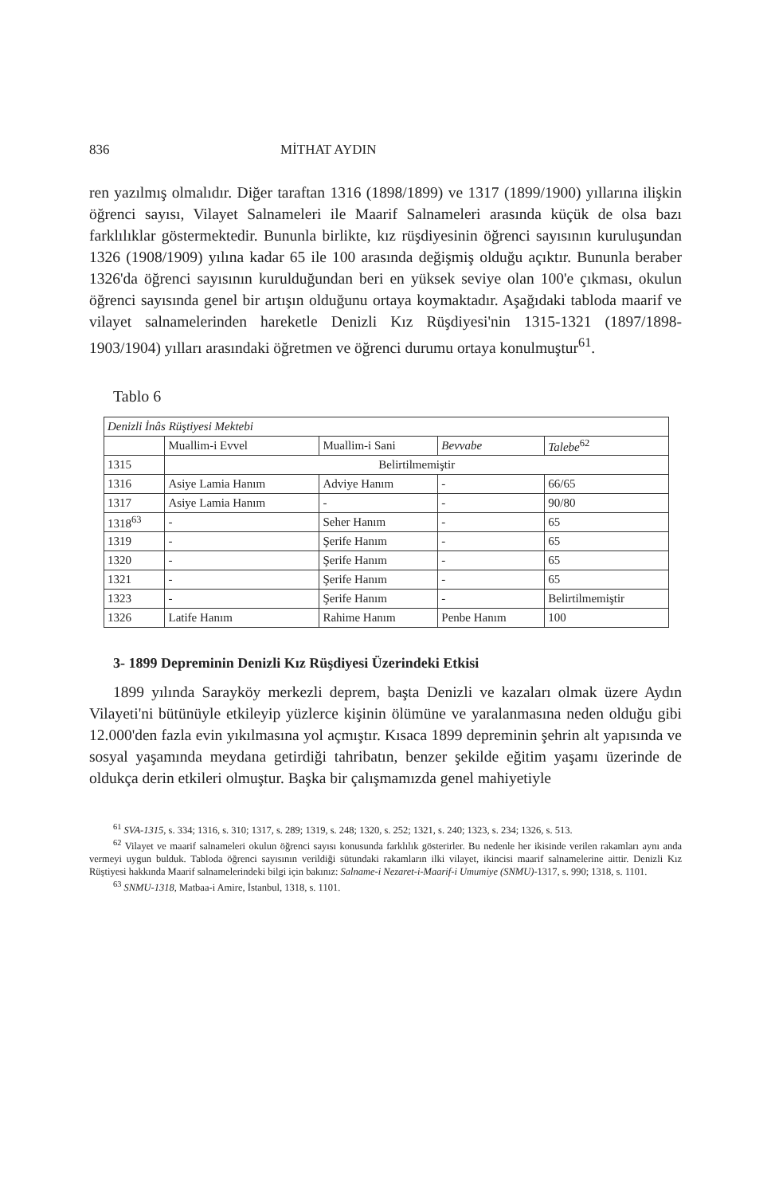836 MİTHAT AYDIN
ren yazılmış olmalıdır. Diğer taraftan 1316 (1898/1899) ve 1317 (1899/1900) yıllarına ilişkin öğrenci sayısı, Vilayet Salnameleri ile Maarif Salnameleri arasında küçük de olsa bazı farklılıklar göstermektedir. Bunun­la birlikte, kız rüşdiyesinin öğrenci sayısının kuruluşundan 1326 (1908/1909) yılına kadar 65 ile 100 arasında değişmiş olduğu açıktır. Bununla beraber 1326'da öğrenci sayısının kurulduğundan beri en yüksek seviye olan 100'e çıkması, okulun öğrenci sayısında genel bir artışın olduğunu ortaya koymaktadır. Aşağıdaki tabloda maarif ve vilayet salnamelerinden hareketle Denizli Kız Rüşdiyesi'nin 1315-1321 (1897/1898-1903/1904) yılları arasındaki öğretmen ve öğrenci durumu ortaya konulmuştur<sup>61</sup>.
Tablo 6
| Denizli İnâs Rüştiyesi Mektebi | | | | |
| | Muallim-i Evvel | Muallim-i Sani | Bevvabe | Talebe<sup>62</sup> |
| 1315 | Belirtilmemiştir | | | |
| 1316 | Asiye Lamia Hanım | Adviye Hanım | - | 66/65 |
| 1317 | Asiye Lamia Hanım | - | - | 90/80 |
| 1318<sup>63</sup> | - | Seher Hanım | - | 65 |
| 1319 | - | Şerife Hanım | - | 65 |
| 1320 | - | Şerife Hanım | - | 65 |
| 1321 | - | Şerife Hanım | - | 65 |
| 1323 | - | Şerife Hanım | - | Belirtilmemiştir |
| 1326 | Latife Hanım | Rahime Hanım | Penbe Hanım | 100 |
3- 1899 Depreminin Denizli Kız Rüşdiyesi Üzerindeki Etkisi
1899 yılında Sarayköy merkezli deprem, başta Denizli ve kazaları olmak üzere Aydın Vilayeti'ni bütünüyle etkileyip yüzlerce kişinin ölümüne ve yaralanmasına neden olduğu gibi 12.000'den fazla evin yıkılmasına yol açmıştır. Kısaca 1899 depreminin şehrin alt yapısında ve sosyal yaşamında meydana getirdiği tahribatın, benzer şekilde eğitim yaşamı üzerinde de oldukça derin etkileri olmuştur. Başka bir çalışmamızda genel mahiyetiyle
<sup>61</sup> SVA-1315, s. 334; 1316, s. 310; 1317, s. 289; 1319, s. 248; 1320, s. 252; 1321, s. 240; 1323, s. 234; 1326, s. 513.
<sup>62</sup> Vilayet ve maarif salnameleri okulun öğrenci sayısı konusunda farklılık gösterirler. Bu nedenle her ikisinde verilen rakamları aynı anda vermeyi uygun bulduk. Tabloda öğrenci sayısının verildiği sütundaki rakamların ilki vilayet, ikincisi maarif salnamelerine aittir. Denizli Kız Rüştiyesi hakkında Maarif salnamelerindeki bilgi için bakınız: Salname-i Nezaret-i-Maarif-i Umumiye (SNMU)-1317, s. 990; 1318, s. 1101.
<sup>63</sup> SNMU-1318, Matbaa-i Amire, İstanbul, 1318, s. 1101.